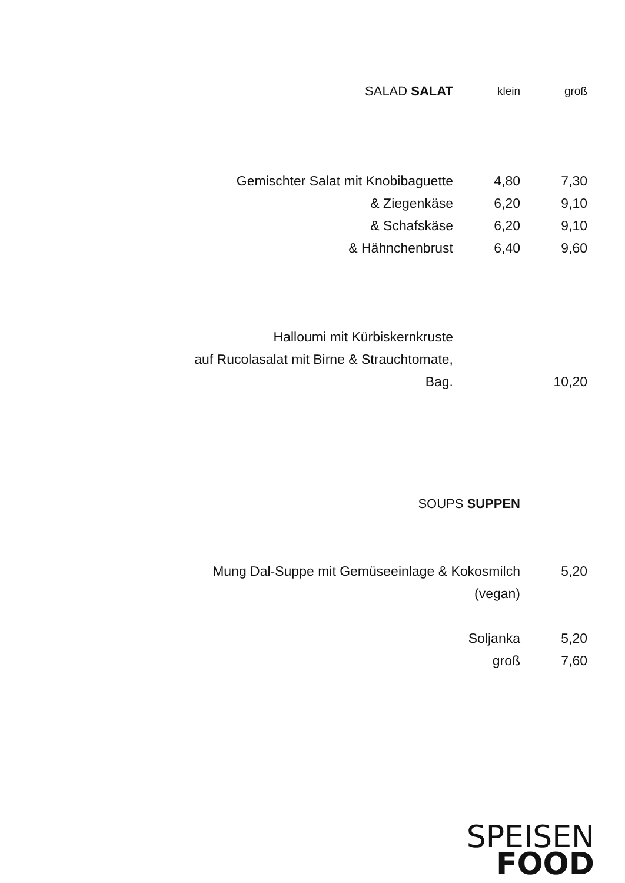| SALAD SALAT | klein | groß |
| Gemischter Salat mit Knobibaguette | 4,80 | 7,30 |
| & Ziegenkäse | 6,20 | 9,10 |
| & Schafskäse | 6,20 | 9,10 |
| & Hähnchenbrust | 6,40 | 9,60 |
| Halloumi mit Kürbiskernkruste | | |
| auf Rucolasalat mit Birne & Strauchtomate, | | |
| Bag. | | 10,20 |
| SOUPS SUPPEN | |
| Mung Dal-Suppe mit Gemüseeinlage & Kokosmilch | 5,20 |
| (vegan) | |
| Soljanka | 5,20 |
| groß | 7,60 |
SPEISEN
FOOD